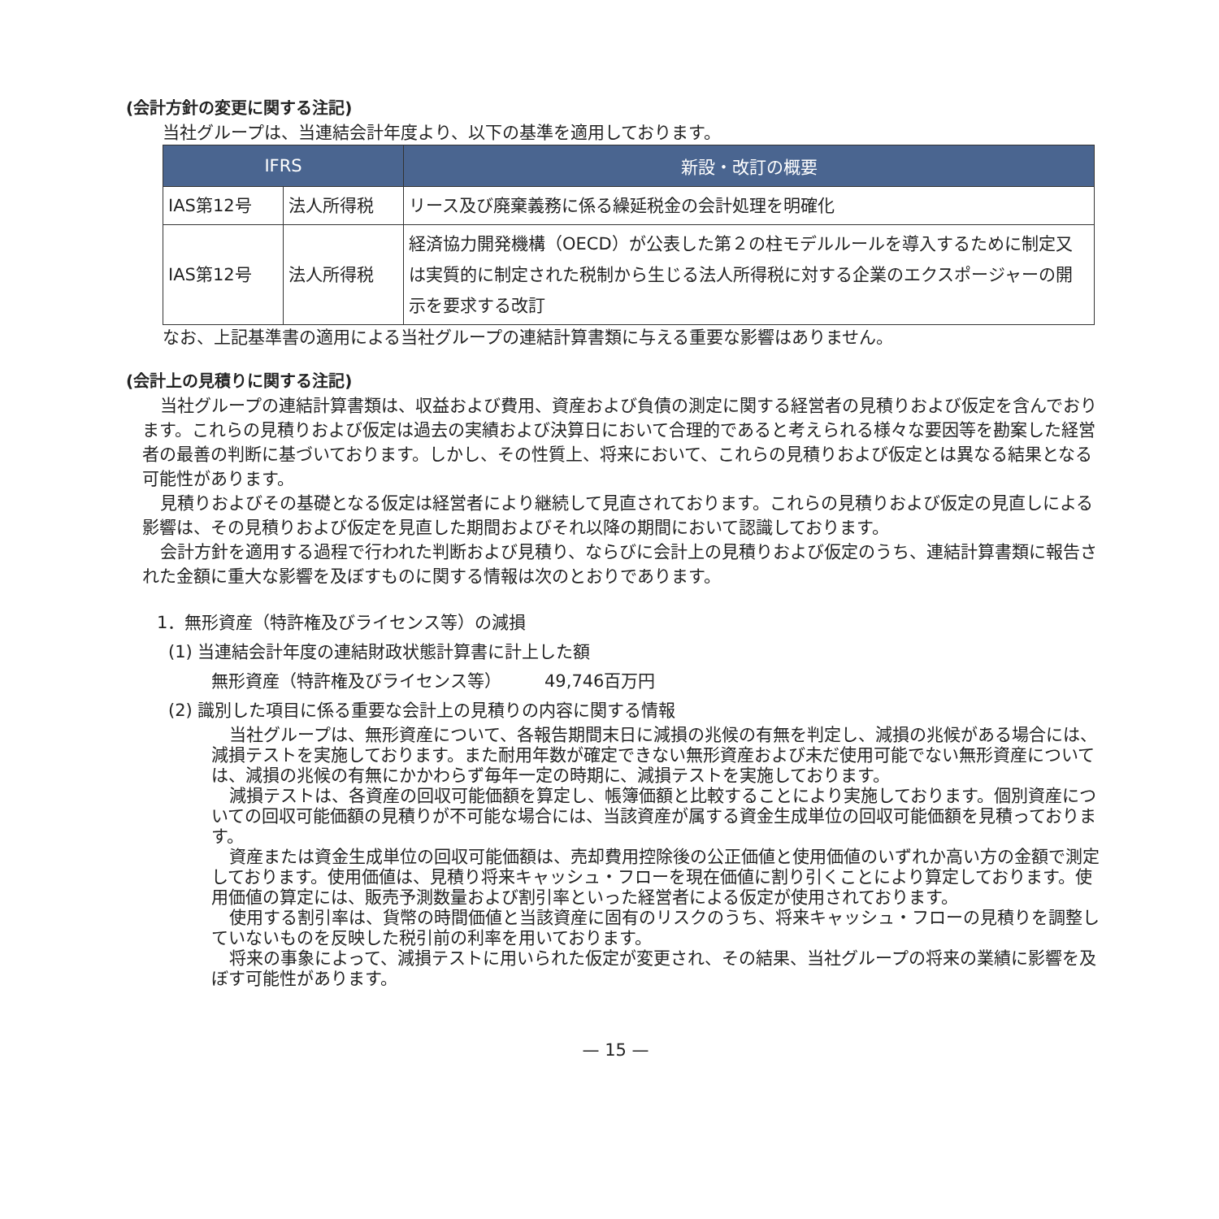(会計方針の変更に関する注記)
当社グループは、当連結会計年度より、以下の基準を適用しております。
| IFRS | | 新設・改訂の概要 |
| --- | --- | --- |
| IAS第12号 | 法人所得税 | リース及び廃棄義務に係る繰延税金の会計処理を明確化 |
| IAS第12号 | 法人所得税 | 経済協力開発機構（OECD）が公表した第２の柱モデルルールを導入するために制定又は実質的に制定された税制から生じる法人所得税に対する企業のエクスポージャーの開示を要求する改訂 |
なお、上記基準書の適用による当社グループの連結計算書類に与える重要な影響はありません。
(会計上の見積りに関する注記)
当社グループの連結計算書類は、収益および費用、資産および負債の測定に関する経営者の見積りおよび仮定を含んでおります。これらの見積りおよび仮定は過去の実績および決算日において合理的であると考えられる様々な要因等を勘案した経営者の最善の判断に基づいております。しかし、その性質上、将来において、これらの見積りおよび仮定とは異なる結果となる可能性があります。
見積りおよびその基礎となる仮定は経営者により継続して見直されております。これらの見積りおよび仮定の見直しによる影響は、その見積りおよび仮定を見直した期間およびそれ以降の期間において認識しております。
会計方針を適用する過程で行われた判断および見積り、ならびに会計上の見積りおよび仮定のうち、連結計算書類に報告された金額に重大な影響を及ぼすものに関する情報は次のとおりであります。
1．無形資産（特許権及びライセンス等）の減損
(1) 当連結会計年度の連結財政状態計算書に計上した額
無形資産（特許権及びライセンス等）　　　49,746百万円
(2) 識別した項目に係る重要な会計上の見積りの内容に関する情報
当社グループは、無形資産について、各報告期間末日に減損の兆候の有無を判定し、減損の兆候がある場合には、減損テストを実施しております。また耐用年数が確定できない無形資産および未だ使用可能でない無形資産については、減損の兆候の有無にかかわらず毎年一定の時期に、減損テストを実施しております。
減損テストは、各資産の回収可能価額を算定し、帳簿価額と比較することにより実施しております。個別資産についての回収可能価額の見積りが不可能な場合には、当該資産が属する資金生成単位の回収可能価額を見積っております。
資産または資金生成単位の回収可能価額は、売却費用控除後の公正価値と使用価値のいずれか高い方の金額で測定しております。使用価値は、見積り将来キャッシュ・フローを現在価値に割り引くことにより算定しております。使用価値の算定には、販売予測数量および割引率といった経営者による仮定が使用されております。
使用する割引率は、貨幣の時間価値と当該資産に固有のリスクのうち、将来キャッシュ・フローの見積りを調整していないものを反映した税引前の利率を用いております。
将来の事象によって、減損テストに用いられた仮定が変更され、その結果、当社グループの将来の業績に影響を及ぼす可能性があります。
— 15 —